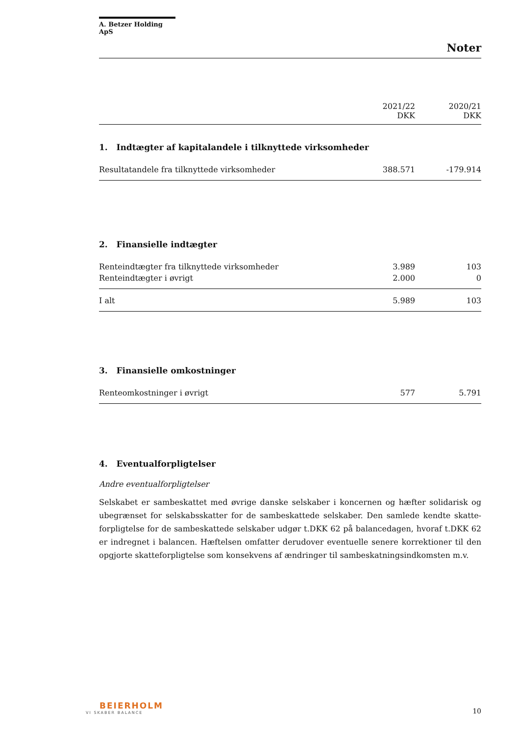A. Betzer Holding ApS
Noter
| | 2021/22 DKK | 2020/21 DKK |
| --- | --- | --- |
| 1. Indtægter af kapitalandele i tilknyttede virksomheder | | |
| Resultatandele fra tilknyttede virksomheder | 388.571 | -179.914 |
| 2. Finansielle indtægter | | |
| Renteindtægter fra tilknyttede virksomheder | 3.989 | 103 |
| Renteindtægter i øvrigt | 2.000 | 0 |
| I alt | 5.989 | 103 |
| 3. Finansielle omkostninger | | |
| Renteomkostninger i øvrigt | 577 | 5.791 |
4. Eventualforpligtelser
Andre eventualforpligtelser
Selskabet er sambeskattet med øvrige danske selskaber i koncernen og hæfter solidarisk og ubegrænset for selskabsskatter for de sambeskattede selskaber. Den samlede kendte skatte-forpligtelse for de sambeskattede selskaber udgør t.DKK 62 på balancedagen, hvoraf t.DKK 62 er indregnet i balancen. Hæftelsen omfatter derudover eventuelle senere korrektioner til den opgjorte skatteforpligtelse som konsekvens af ændringer til sambeskatningsindkomsten m.v.
BEIERHOLM
VI SKABER BALANCE
10